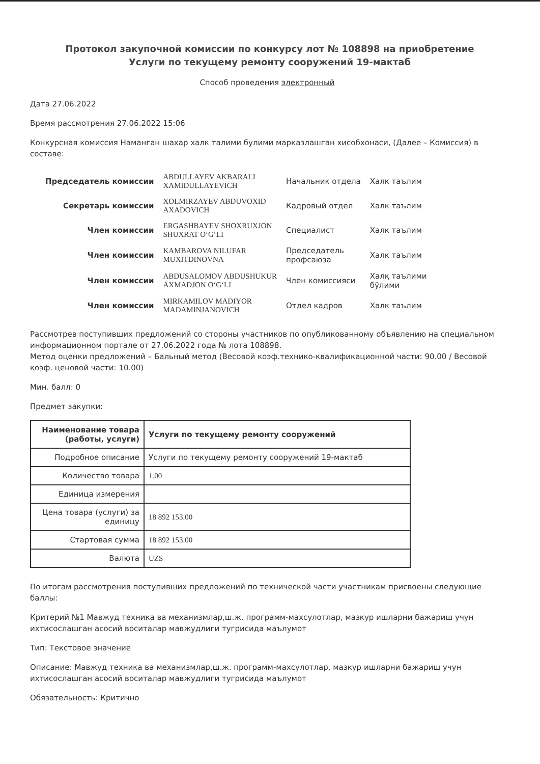Протокол закупочной комиссии по конкурсу лот № 108898 на приобретение Услуги по текущему ремонту сооружений 19-мактаб
Способ проведения электронный
Дата 27.06.2022
Время рассмотрения 27.06.2022 15:06
Конкурсная комиссия Наманган шахар халк талими булими марказлашган хисобхонаси, (Далее – Комиссия) в составе:
| Председатель комиссии | ABDULLAYEV AKBARALI XAMIDULLAYEVICH | Начальник отдела | Халк таълим |
| Секретарь комиссии | XOLMIRZAYEV ABDUVOXID AXADOVICH | Кадровый отдел | Халк таълим |
| Член комиссии | ERGASHBAYEV SHOXRUXJON SHUXRAT O‘G‘LI | Специалист | Халк таълим |
| Член комиссии | KAMBAROVA NILUFAR MUXITDINOVNA | Председатель профсаюза | Халк таълим |
| Член комиссии | ABDUSALOMOV ABDUSHUKUR AXMADJON O‘G‘LI | Член комиссияси | Халқ таълими бўлими |
| Член комиссии | MIRKAMILOV MADIYOR MADAMINJANOVICH | Отдел кадров | Халк таълим |
Рассмотрев поступивших предложений со стороны участников по опубликованному объявлению на специальном информационном портале от 27.06.2022 года № лота 108898.
Метод оценки предложений – Бальный метод (Весовой коэф.технико-квалификационной части: 90.00 / Весовой коэф. ценовой части: 10.00)
Мин. балл: 0
Предмет закупки:
| Наименование товара (работы, услуги) | Услуги по текущему ремонту сооружений |
| Подробное описание | Услуги по текущему ремонту сооружений 19-мактаб |
| Количество товара | 1.00 |
| Единица измерения | |
| Цена товара (услуги) за единицу | 18 892 153.00 |
| Стартовая сумма | 18 892 153.00 |
| Валюта | UZS |
По итогам рассмотрения поступивших предложений по технической части участникам присвоены следующие баллы:
Критерий №1 Мавжуд техника ва механизмлар,ш.ж. программ-махсулотлар, мазкур ишларни бажариш учун ихтисослашган асосий воситалар мавжудлиги тугрисида маълумот
Тип: Текстовое значение
Описание: Мавжуд техника ва механизмлар,ш.ж. программ-махсулотлар, мазкур ишларни бажариш учун ихтисослашган асосий воситалар мавжудлиги тугрисида маълумот
Обязательность: Критично